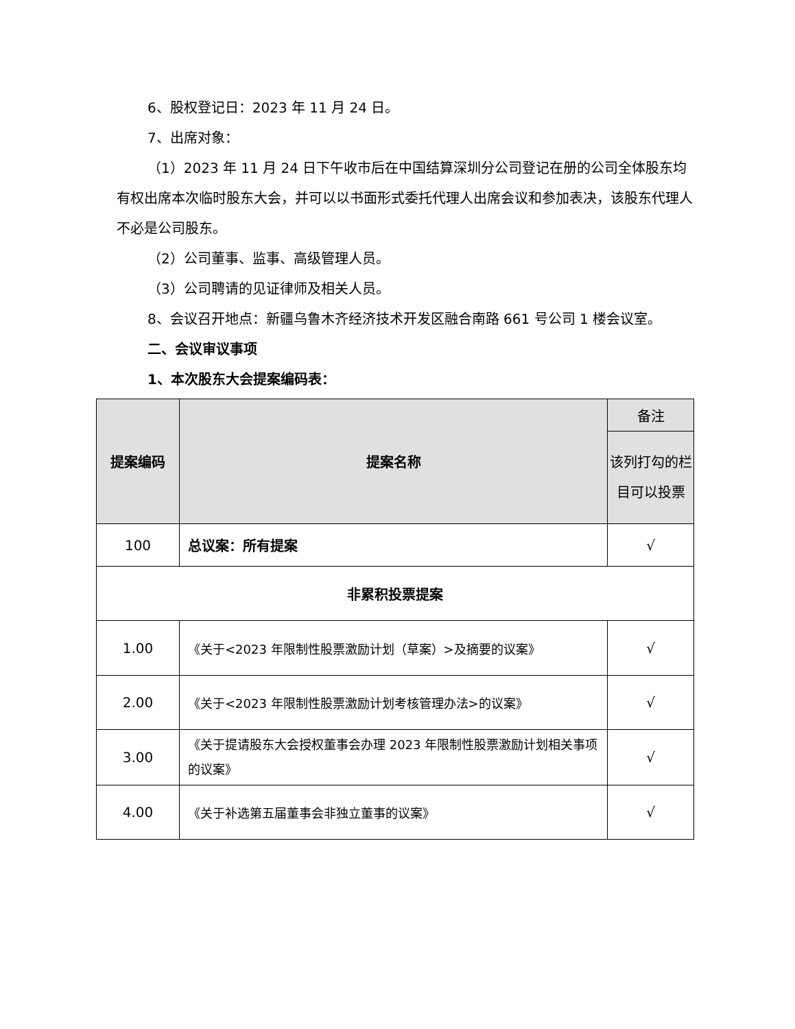6、股权登记日：2023 年 11 月 24 日。
7、出席对象：
（1）2023 年 11 月 24 日下午收市后在中国结算深圳分公司登记在册的公司全体股东均有权出席本次临时股东大会，并可以以书面形式委托代理人出席会议和参加表决，该股东代理人不必是公司股东。
（2）公司董事、监事、高级管理人员。
（3）公司聘请的见证律师及相关人员。
8、会议召开地点：新疆乌鲁木齐经济技术开发区融合南路 661 号公司 1 楼会议室。
二、会议审议事项
1、本次股东大会提案编码表：
| 提案编码 | 提案名称 | 备注 |
| --- | --- | --- |
| | | 该列打勾的栏目可以投票 |
| 100 | 总议案：所有提案 | √ |
| 非累积投票提案 | | |
| 1.00 | 《关于<2023 年限制性股票激励计划（草案）>及摘要的议案》 | √ |
| 2.00 | 《关于<2023 年限制性股票激励计划考核管理办法>的议案》 | √ |
| 3.00 | 《关于提请股东大会授权董事会办理 2023 年限制性股票激励计划相关事项的议案》 | √ |
| 4.00 | 《关于补选第五届董事会非独立董事的议案》 | √ |